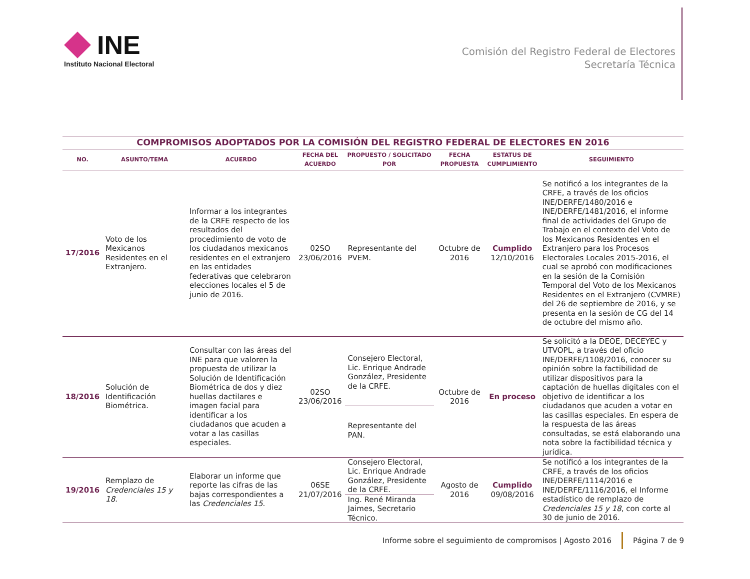INE
Instituto Nacional Electoral
Comisión del Registro Federal de Electores
Secretaría Técnica
| COMPROMISOS ADOPTADOS POR LA COMISIÓN DEL REGISTRO FEDERAL DE ELECTORES EN 2016 | | | | | | | |
| --- | --- | --- | --- | --- | --- | --- | --- |
| NO. | ASUNTO/TEMA | ACUERDO | FECHA DEL ACUERDO | PROPUESTO / SOLICITADO POR | FECHA PROPUESTA | ESTATUS DE CUMPLIMIENTO | SEGUIMIENTO |
| 17/2016 | Voto de los Mexicanos Residentes en el Extranjero. | Informar a los integrantes de la CRFE respecto de los resultados del procedimiento de voto de los ciudadanos mexicanos residentes en el extranjero en las entidades federativas que celebraron elecciones locales el 5 de junio de 2016. | 02SO 23/06/2016 | Representante del PVEM. | Octubre de 2016 | Cumplido 12/10/2016 | Se notificó a los integrantes de la CRFE, a través de los oficios INE/DERFE/1480/2016 e INE/DERFE/1481/2016, el informe final de actividades del Grupo de Trabajo en el contexto del Voto de los Mexicanos Residentes en el Extranjero para los Procesos Electorales Locales 2015-2016, el cual se aprobó con modificaciones en la sesión de la Comisión Temporal del Voto de los Mexicanos Residentes en el Extranjero (CVMRE) del 26 de septiembre de 2016, y se presenta en la sesión de CG del 14 de octubre del mismo año. |
| 18/2016 | Solución de Identificación Biométrica. | Consultar con las áreas del INE para que valoren la propuesta de utilizar la Solución de Identificación Biométrica de dos y diez huellas dactilares e imagen facial para identificar a los ciudadanos que acuden a votar a las casillas especiales. | 02SO 23/06/2016 | Consejero Electoral, Lic. Enrique Andrade González, Presidente de la CRFE. Representante del PAN. | Octubre de 2016 | En proceso | Se solicitó a la DEOE, DECEYEC y UTVOPL, a través del oficio INE/DERFE/1108/2016, conocer su opinión sobre la factibilidad de utilizar dispositivos para la captación de huellas digitales con el objetivo de identificar a los ciudadanos que acuden a votar en las casillas especiales. En espera de la respuesta de las áreas consultadas, se está elaborando una nota sobre la factibilidad técnica y jurídica. |
| 19/2016 | Remplazo de Credenciales 15 y 18 . | Elaborar un informe que reporte las cifras de las bajas correspondientes a las Credenciales 15 . | 06SE 21/07/2016 | Consejero Electoral, Lic. Enrique Andrade González, Presidente de la CRFE. Ing. René Miranda Jaimes, Secretario Técnico. | Agosto de 2016 | Cumplido 09/08/2016 | Se notificó a los integrantes de la CRFE, a través de los oficios INE/DERFE/1114/2016 e INE/DERFE/1116/2016, el Informe estadístico de remplazo de Credenciales 15 y 18 , con corte al 30 de junio de 2016. |
Informe sobre el seguimiento de compromisos | Agosto 2016 Página 7 de 9